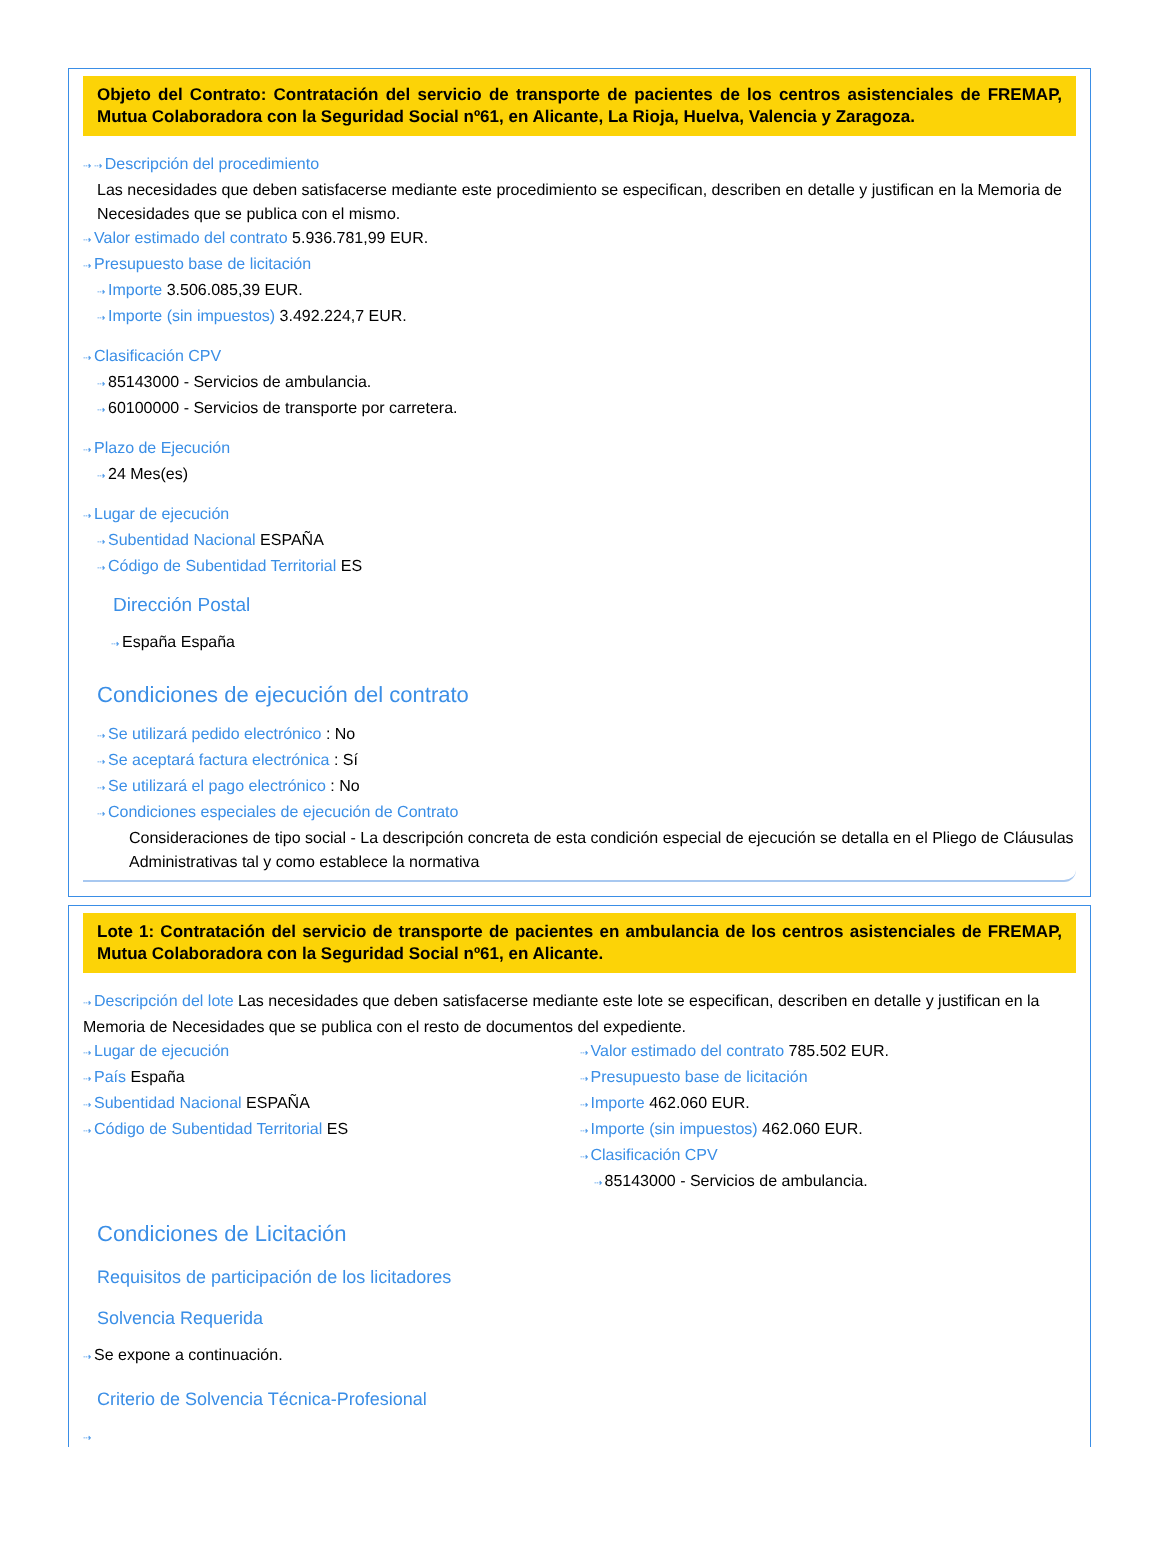Objeto del Contrato: Contratación del servicio de transporte de pacientes de los centros asistenciales de FREMAP, Mutua Colaboradora con la Seguridad Social nº61, en Alicante, La Rioja, Huelva, Valencia y Zaragoza.
⇢ ⇢ Descripción del procedimiento
Las necesidades que deben satisfacerse mediante este procedimiento se especifican, describen en detalle y justifican en la Memoria de Necesidades que se publica con el mismo.
⇢ Valor estimado del contrato 5.936.781,99 EUR.
⇢ Presupuesto base de licitación
⇢ Importe 3.506.085,39 EUR.
⇢ Importe (sin impuestos) 3.492.224,7 EUR.
⇢ Clasificación CPV
⇢ 85143000 - Servicios de ambulancia.
⇢ 60100000 - Servicios de transporte por carretera.
⇢ Plazo de Ejecución
⇢ 24 Mes(es)
⇢ Lugar de ejecución
⇢ Subentidad Nacional ESPAÑA
⇢ Código de Subentidad Territorial ES
Dirección Postal
⇢ España España
Condiciones de ejecución del contrato
⇢ Se utilizará pedido electrónico : No
⇢ Se aceptará factura electrónica : Sí
⇢ Se utilizará el pago electrónico : No
⇢ Condiciones especiales de ejecución de Contrato
Consideraciones de tipo social - La descripción concreta de esta condición especial de ejecución se detalla en el Pliego de Cláusulas Administrativas tal y como establece la normativa
Lote 1: Contratación del servicio de transporte de pacientes en ambulancia de los centros asistenciales de FREMAP, Mutua Colaboradora con la Seguridad Social nº61, en Alicante.
⇢ Descripción del lote Las necesidades que deben satisfacerse mediante este lote se especifican, describen en detalle y justifican en la Memoria de Necesidades que se publica con el resto de documentos del expediente.
⇢ Lugar de ejecución
⇢ País España
⇢ Subentidad Nacional ESPAÑA
⇢ Código de Subentidad Territorial ES
⇢ Valor estimado del contrato 785.502 EUR.
⇢ Presupuesto base de licitación
⇢ Importe 462.060 EUR.
⇢ Importe (sin impuestos) 462.060 EUR.
⇢ Clasificación CPV
⇢ 85143000 - Servicios de ambulancia.
Condiciones de Licitación
Requisitos de participación de los licitadores
Solvencia Requerida
⇢ Se expone a continuación.
Criterio de Solvencia Técnica-Profesional
⇢